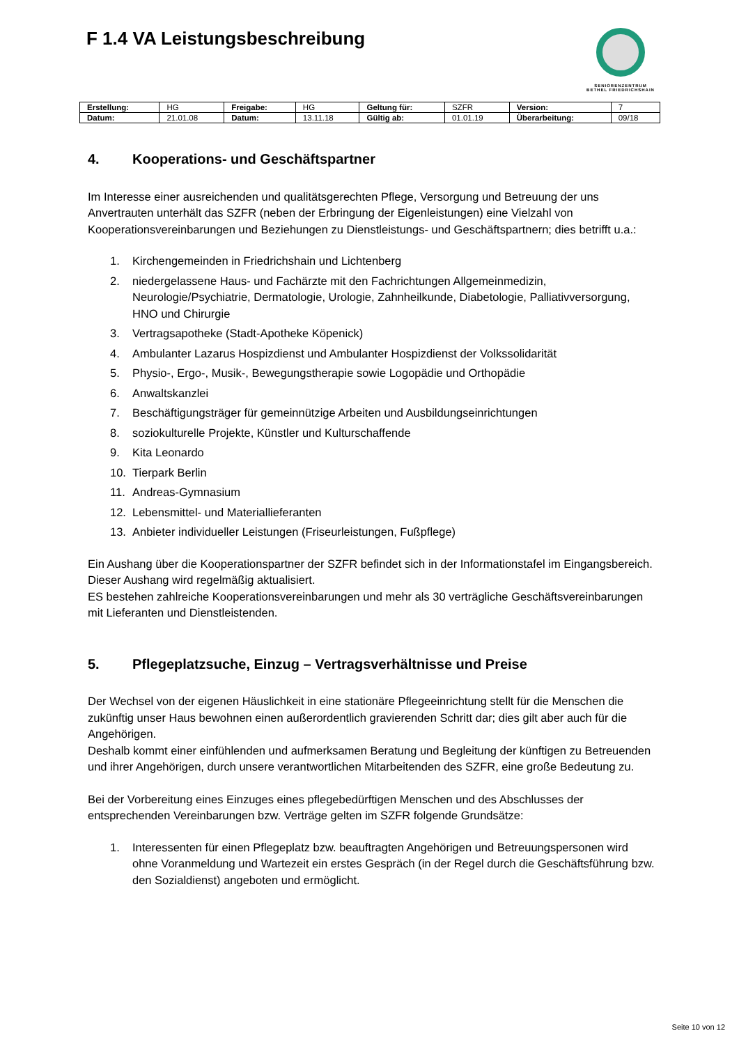F 1.4 VA Leistungsbeschreibung
SENIORENZENTRUM
BETHEL FRIEDRICHSHAIN
| Erstellung: | HG | Freigabe: | HG | Geltung für: | SZFR | Version: | 7 |
| Datum: | 21.01.08 | Datum: | 13.11.18 | Gültig ab: | 01.01.19 | Überarbeitung: | 09/18 |
4. Kooperations- und Geschäftspartner
Im Interesse einer ausreichenden und qualitätsgerechten Pflege, Versorgung und Betreuung der uns Anvertrauten unterhält das SZFR (neben der Erbringung der Eigenleistungen) eine Vielzahl von Kooperationsvereinbarungen und Beziehungen zu Dienstleistungs- und Geschäftspartnern; dies betrifft u.a.:
1. Kirchengemeinden in Friedrichshain und Lichtenberg
2. niedergelassene Haus- und Fachärzte mit den Fachrichtungen Allgemeinmedizin, Neurologie/Psychiatrie, Dermatologie, Urologie, Zahnheilkunde, Diabetologie, Palliativversorgung, HNO und Chirurgie
3. Vertragsapotheke (Stadt-Apotheke Köpenick)
4. Ambulanter Lazarus Hospizdienst und Ambulanter Hospizdienst der Volkssolidarität
5. Physio-, Ergo-, Musik-, Bewegungstherapie sowie Logopädie und Orthopädie
6. Anwaltskanzlei
7. Beschäftigungsträger für gemeinnützige Arbeiten und Ausbildungseinrichtungen
8. soziokulturelle Projekte, Künstler und Kulturschaffende
9. Kita Leonardo
10. Tierpark Berlin
11. Andreas-Gymnasium
12. Lebensmittel- und Materiallieferanten
13. Anbieter individueller Leistungen (Friseurleistungen, Fußpflege)
Ein Aushang über die Kooperationspartner der SZFR befindet sich in der Informationstafel im Eingangsbereich. Dieser Aushang wird regelmäßig aktualisiert.
ES bestehen zahlreiche Kooperationsvereinbarungen und mehr als 30 verträgliche Geschäftsvereinbarungen mit Lieferanten und Dienstleistenden.
5. Pflegeplatzsuche, Einzug – Vertragsverhältnisse und Preise
Der Wechsel von der eigenen Häuslichkeit in eine stationäre Pflegeeinrichtung stellt für die Menschen die zukünftig unser Haus bewohnen einen außerordentlich gravierenden Schritt dar; dies gilt aber auch für die Angehörigen.
Deshalb kommt einer einfühlenden und aufmerksamen Beratung und Begleitung der künftigen zu Betreuenden und ihrer Angehörigen, durch unsere verantwortlichen Mitarbeitenden des SZFR, eine große Bedeutung zu.
Bei der Vorbereitung eines Einzuges eines pflegebedürftigen Menschen und des Abschlusses der entsprechenden Vereinbarungen bzw. Verträge gelten im SZFR folgende Grundsätze:
1. Interessenten für einen Pflegeplatz bzw. beauftragten Angehörigen und Betreuungspersonen wird ohne Voranmeldung und Wartezeit ein erstes Gespräch (in der Regel durch die Geschäftsführung bzw. den Sozialdienst) angeboten und ermöglicht.
Seite 10 von 12